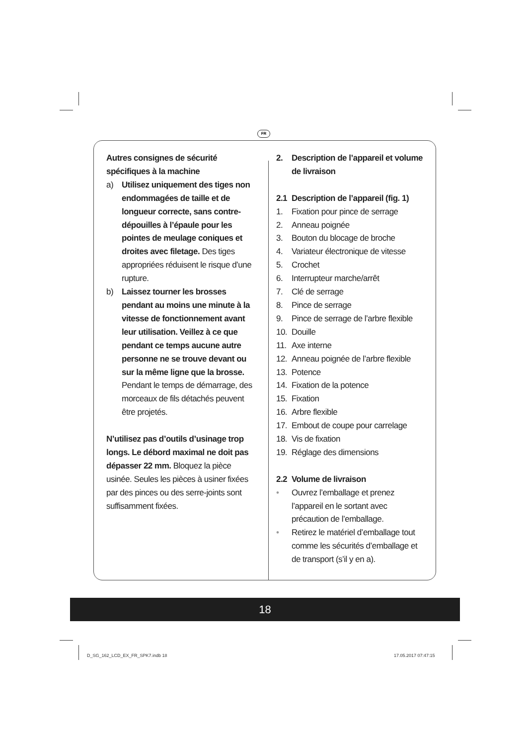FR
Autres consignes de sécurité spécifiques à la machine
a) Utilisez uniquement des tiges non endommagées de taille et de longueur correcte, sans contre-dépouilles à l’épaule pour les pointes de meulage coniques et droites avec filetage. Des tiges appropriées réduisent le risque d’une rupture.
b) Laissez tourner les brosses pendant au moins une minute à la vitesse de fonctionnement avant leur utilisation. Veillez à ce que pendant ce temps aucune autre personne ne se trouve devant ou sur la même ligne que la brosse. Pendant le temps de démarrage, des morceaux de fils détachés peuvent être projetés.
N’utilisez pas d’outils d’usinage trop longs. Le débord maximal ne doit pas dépasser 22 mm. Bloquez la pièce usinée. Seules les pièces à usiner fixées par des pinces ou des serre-joints sont suffisamment fixées.
2. Description de l’appareil et volume de livraison
2.1 Description de l’appareil (fig. 1)
1. Fixation pour pince de serrage
2. Anneau poignée
3. Bouton du blocage de broche
4. Variateur électronique de vitesse
5. Crochet
6. Interrupteur marche/arrêt
7. Clé de serrage
8. Pince de serrage
9. Pince de serrage de l’arbre flexible
10. Douille
11. Axe interne
12. Anneau poignée de l’arbre flexible
13. Potence
14. Fixation de la potence
15. Fixation
16. Arbre flexible
17. Embout de coupe pour carrelage
18. Vis de fixation
19. Réglage des dimensions
2.2 Volume de livraison
• Ouvrez l’emballage et prenez l’appareil en le sortant avec précaution de l’emballage.
• Retirez le matériel d’emballage tout comme les sécurités d’emballage et de transport (s’il y en a).
18
D_SG_162_LCD_EX_FR_SPK7.indb 18
17.05.2017 07:47:15